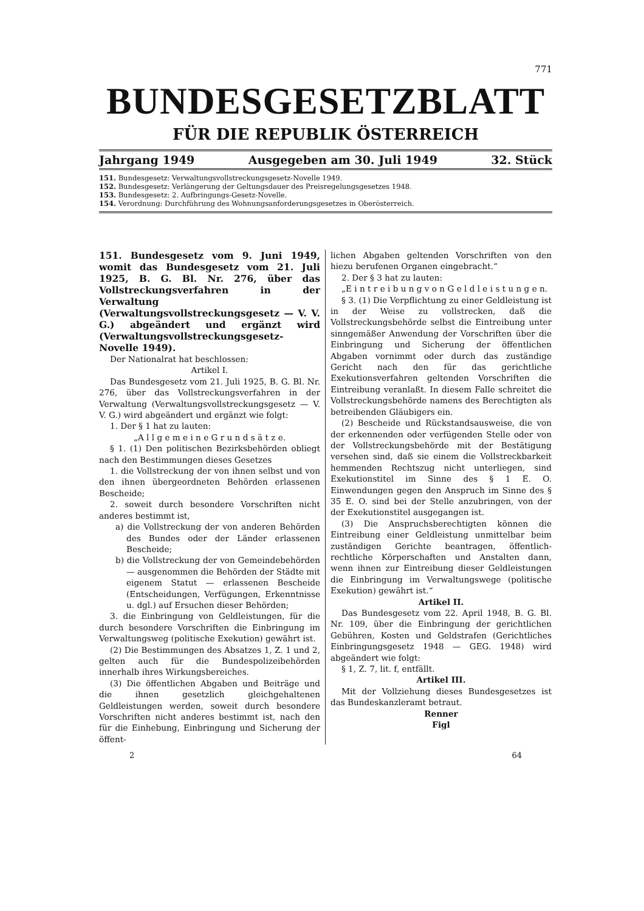771
BUNDESGESETZBLATT
FÜR DIE REPUBLIK ÖSTERREICH
Jahrgang 1949 Ausgegeben am 30. Juli 1949 32. Stück
151. Bundesgesetz: Verwaltungsvollstreckungsgesetz-Novelle 1949.
152. Bundesgesetz: Verlängerung der Geltungsdauer des Preisregelungsgesetzes 1948.
153. Bundesgesetz: 2. Aufbringungs-Gesetz-Novelle.
154. Verordnung: Durchführung des Wohnungsanforderungsgesetzes in Oberösterreich.
151. Bundesgesetz vom 9. Juni 1949, womit das Bundesgesetz vom 21. Juli 1925, B. G. Bl. Nr. 276, über das Vollstreckungsverfahren in der Verwaltung (Verwaltungsvollstreckungsgesetz — V. V. G.) abgeändert und ergänzt wird (Verwaltungsvollstreckungsgesetz-Novelle 1949).
Der Nationalrat hat beschlossen:
Artikel I.
Das Bundesgesetz vom 21. Juli 1925, B. G. Bl. Nr. 276, über das Vollstreckungsverfahren in der Verwaltung (Verwaltungsvollstreckungsgesetz — V. V. G.) wird abgeändert und ergänzt wie folgt:
1. Der § 1 hat zu lauten:
„A l l g e m e i n e G r u n d s ä t z e.
§ 1. (1) Den politischen Bezirksbehörden obliegt nach den Bestimmungen dieses Gesetzes
1. die Vollstreckung der von ihnen selbst und von den ihnen übergeordneten Behörden erlassenen Bescheide;
2. soweit durch besondere Vorschriften nicht anderes bestimmt ist,
a) die Vollstreckung der von anderen Behörden des Bundes oder der Länder erlassenen Bescheide;
b) die Vollstreckung der von Gemeindebehörden — ausgenommen die Behörden der Städte mit eigenem Statut — erlassenen Bescheide (Entscheidungen, Verfügungen, Erkenntnisse u. dgl.) auf Ersuchen dieser Behörden;
3. die Einbringung von Geldleistungen, für die durch besondere Vorschriften die Einbringung im Verwaltungsweg (politische Exekution) gewährt ist.
(2) Die Bestimmungen des Absatzes 1, Z. 1 und 2, gelten auch für die Bundespolizeibehörden innerhalb ihres Wirkungsbereiches.
(3) Die öffentlichen Abgaben und Beiträge und die ihnen gesetzlich gleichgehaltenen Geldleistungen werden, soweit durch besondere Vorschriften nicht anderes bestimmt ist, nach den für die Einhebung, Einbringung und Sicherung der öffent-
lichen Abgaben geltenden Vorschriften von den hiezu berufenen Organen eingebracht.“
2. Der § 3 hat zu lauten:
„E i n t r e i b u n g v o n G e l d l e i s t u n g e n.
§ 3. (1) Die Verpflichtung zu einer Geldleistung ist in der Weise zu vollstrecken, daß die Vollstreckungsbehörde selbst die Eintreibung unter sinngemäßer Anwendung der Vorschriften über die Einbringung und Sicherung der öffentlichen Abgaben vornimmt oder durch das zuständige Gericht nach den für das gerichtliche Exekutionsverfahren geltenden Vorschriften die Eintreibung veranlaßt. In diesem Falle schreitet die Vollstreckungsbehörde namens des Berechtigten als betreibenden Gläubigers ein.
(2) Bescheide und Rückstandsausweise, die von der erkennenden oder verfügenden Stelle oder von der Vollstreckungsbehörde mit der Bestätigung versehen sind, daß sie einem die Vollstreckbarkeit hemmenden Rechtszug nicht unterliegen, sind Exekutionstitel im Sinne des § 1 E. O. Einwendungen gegen den Anspruch im Sinne des § 35 E. O. sind bei der Stelle anzubringen, von der der Exekutionstitel ausgegangen ist.
(3) Die Anspruchsberechtigten können die Eintreibung einer Geldleistung unmittelbar beim zuständigen Gerichte beantragen, öffentlich-rechtliche Körperschaften und Anstalten dann, wenn ihnen zur Eintreibung dieser Geldleistungen die Einbringung im Verwaltungswege (politische Exekution) gewährt ist.“
Artikel II.
Das Bundesgesetz vom 22. April 1948, B. G. Bl. Nr. 109, über die Einbringung der gerichtlichen Gebühren, Kosten und Geldstrafen (Gerichtliches Einbringungsgesetz 1948 — GEG. 1948) wird abgeändert wie folgt:
§ 1, Z. 7, lit. f, entfällt.
Artikel III.
Mit der Vollziehung dieses Bundesgesetzes ist das Bundeskanzleramt betraut.
Renner
Figl
2 64